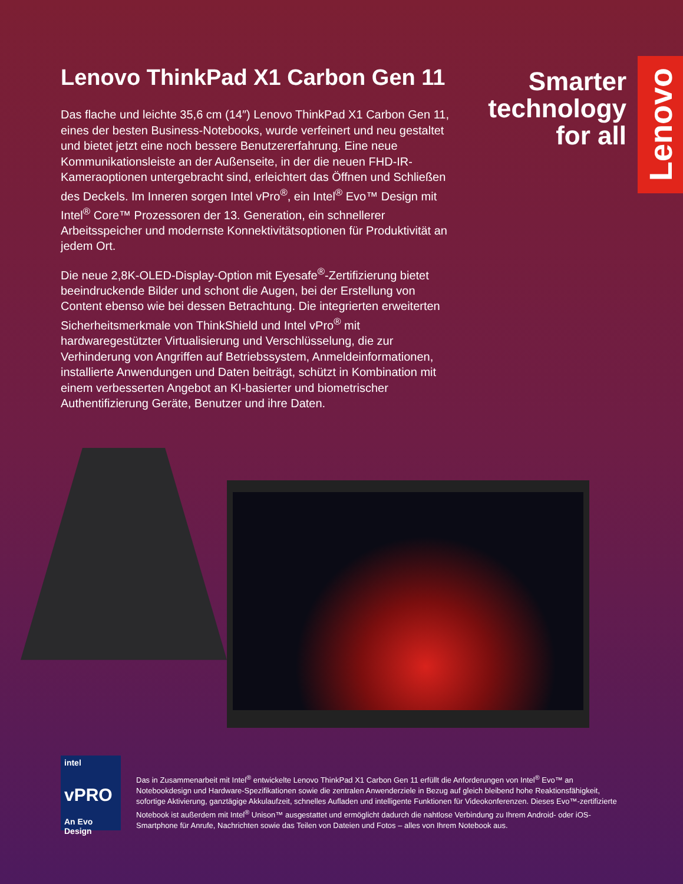Lenovo
Lenovo ThinkPad X1 Carbon Gen 11
Das flache und leichte 35,6 cm (14″) Lenovo ThinkPad X1 Carbon Gen 11, eines der besten Business-Notebooks, wurde verfeinert und neu gestaltet und bietet jetzt eine noch bessere Benutzererfahrung. Eine neue Kommunikationsleiste an der Außenseite, in der die neuen FHD-IR-Kameraoptionen untergebracht sind, erleichtert das Öffnen und Schließen des Deckels. Im Inneren sorgen Intel vPro<sup>®</sup>, ein Intel<sup>®</sup> Evo™ Design mit Intel<sup>®</sup> Core™ Prozessoren der 13. Generation, ein schnellerer Arbeitsspeicher und modernste Konnektivitätsoptionen für Produktivität an jedem Ort.
Die neue 2,8K-OLED-Display-Option mit Eyesafe<sup>®</sup>-Zertifizierung bietet beeindruckende Bilder und schont die Augen, bei der Erstellung von Content ebenso wie bei dessen Betrachtung. Die integrierten erweiterten Sicherheitsmerkmale von ThinkShield und Intel vPro<sup>®</sup> mit hardwaregestützter Virtualisierung und Verschlüsselung, die zur Verhinderung von Angriffen auf Betriebssystem, Anmeldeinformationen, installierte Anwendungen und Daten beiträgt, schützt in Kombination mit einem verbesserten Angebot an KI-basierter und biometrischer Authentifizierung Geräte, Benutzer und ihre Daten.
Smarter technology for all
intel
vPRO
An Evo Design
Das in Zusammenarbeit mit Intel<sup>®</sup> entwickelte Lenovo ThinkPad X1 Carbon Gen 11 erfüllt die Anforderungen von Intel<sup>®</sup> Evo™ an Notebookdesign und Hardware-Spezifikationen sowie die zentralen Anwenderziele in Bezug auf gleich bleibend hohe Reaktionsfähigkeit, sofortige Aktivierung, ganztägige Akkulaufzeit, schnelles Aufladen und intelligente Funktionen für Videokonferenzen. Dieses Evo™-zertifizierte Notebook ist außerdem mit Intel<sup>®</sup> Unison™ ausgestattet und ermöglicht dadurch die nahtlose Verbindung zu Ihrem Android- oder iOS-Smartphone für Anrufe, Nachrichten sowie das Teilen von Dateien und Fotos – alles von Ihrem Notebook aus.